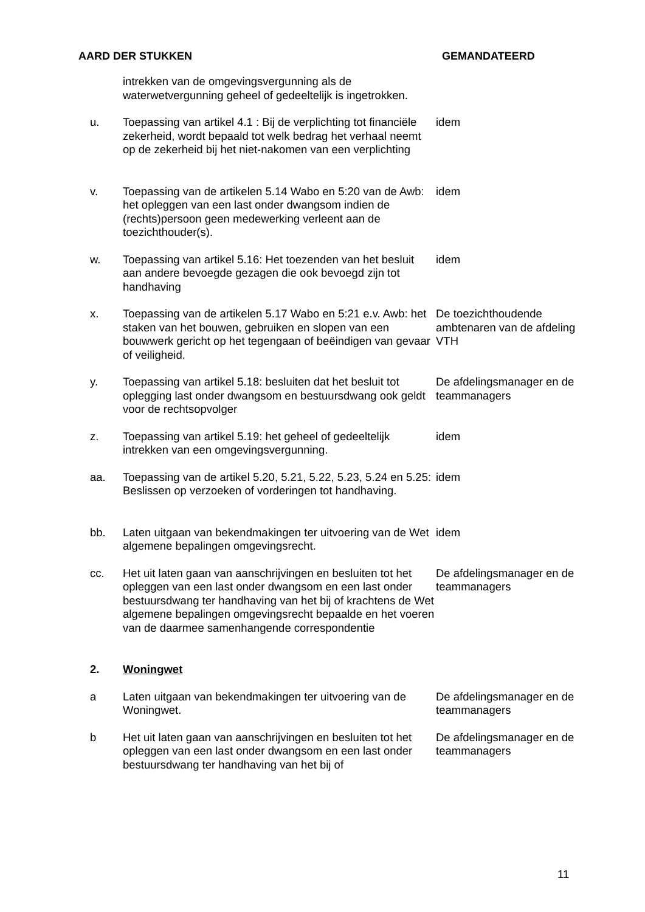AARD DER STUKKEN GEMANDATEERD
| | intrekken van de omgevingsvergunning als de waterwetvergunning geheel of gedeeltelijk is ingetrokken. | |
| u. | Toepassing van artikel 4.1 : Bij de verplichting tot financiële zekerheid, wordt bepaald tot welk bedrag het verhaal neemt op de zekerheid bij het niet-nakomen van een verplichting | idem |
| v. | Toepassing van de artikelen 5.14 Wabo en 5:20 van de Awb: het opleggen van een last onder dwangsom indien de (rechts)persoon geen medewerking verleent aan de toezichthouder(s). | idem |
| w. | Toepassing van artikel 5.16: Het toezenden van het besluit aan andere bevoegde gezagen die ook bevoegd zijn tot handhaving | idem |
| x. | Toepassing van de artikelen 5.17 Wabo en 5:21 e.v. Awb: het staken van het bouwen, gebruiken en slopen van een bouwwerk gericht op het tegengaan of beëindigen van gevaar of veiligheid. | De toezichthoudende ambtenaren van de afdeling VTH |
| y. | Toepassing van artikel 5.18: besluiten dat het besluit tot oplegging last onder dwangsom en bestuursdwang ook geldt voor de rechtsopvolger | De afdelingsmanager en de teammanagers |
| z. | Toepassing van artikel 5.19: het geheel of gedeeltelijk intrekken van een omgevingsvergunning. | idem |
| aa. | Toepassing van de artikel 5.20, 5.21, 5.22, 5.23, 5.24 en 5.25: Beslissen op verzoeken of vorderingen tot handhaving. | idem |
| bb. | Laten uitgaan van bekendmakingen ter uitvoering van de Wet algemene bepalingen omgevingsrecht. | idem |
| cc. | Het uit laten gaan van aanschrijvingen en besluiten tot het opleggen van een last onder dwangsom en een last onder bestuursdwang ter handhaving van het bij of krachtens de Wet algemene bepalingen omgevingsrecht bepaalde en het voeren van de daarmee samenhangende correspondentie | De afdelingsmanager en de teammanagers |
| 2. | Woningwet | |
| a | Laten uitgaan van bekendmakingen ter uitvoering van de Woningwet. | De afdelingsmanager en de teammanagers |
| b | Het uit laten gaan van aanschrijvingen en besluiten tot het opleggen van een last onder dwangsom en een last onder bestuursdwang ter handhaving van het bij of | De afdelingsmanager en de teammanagers |
11